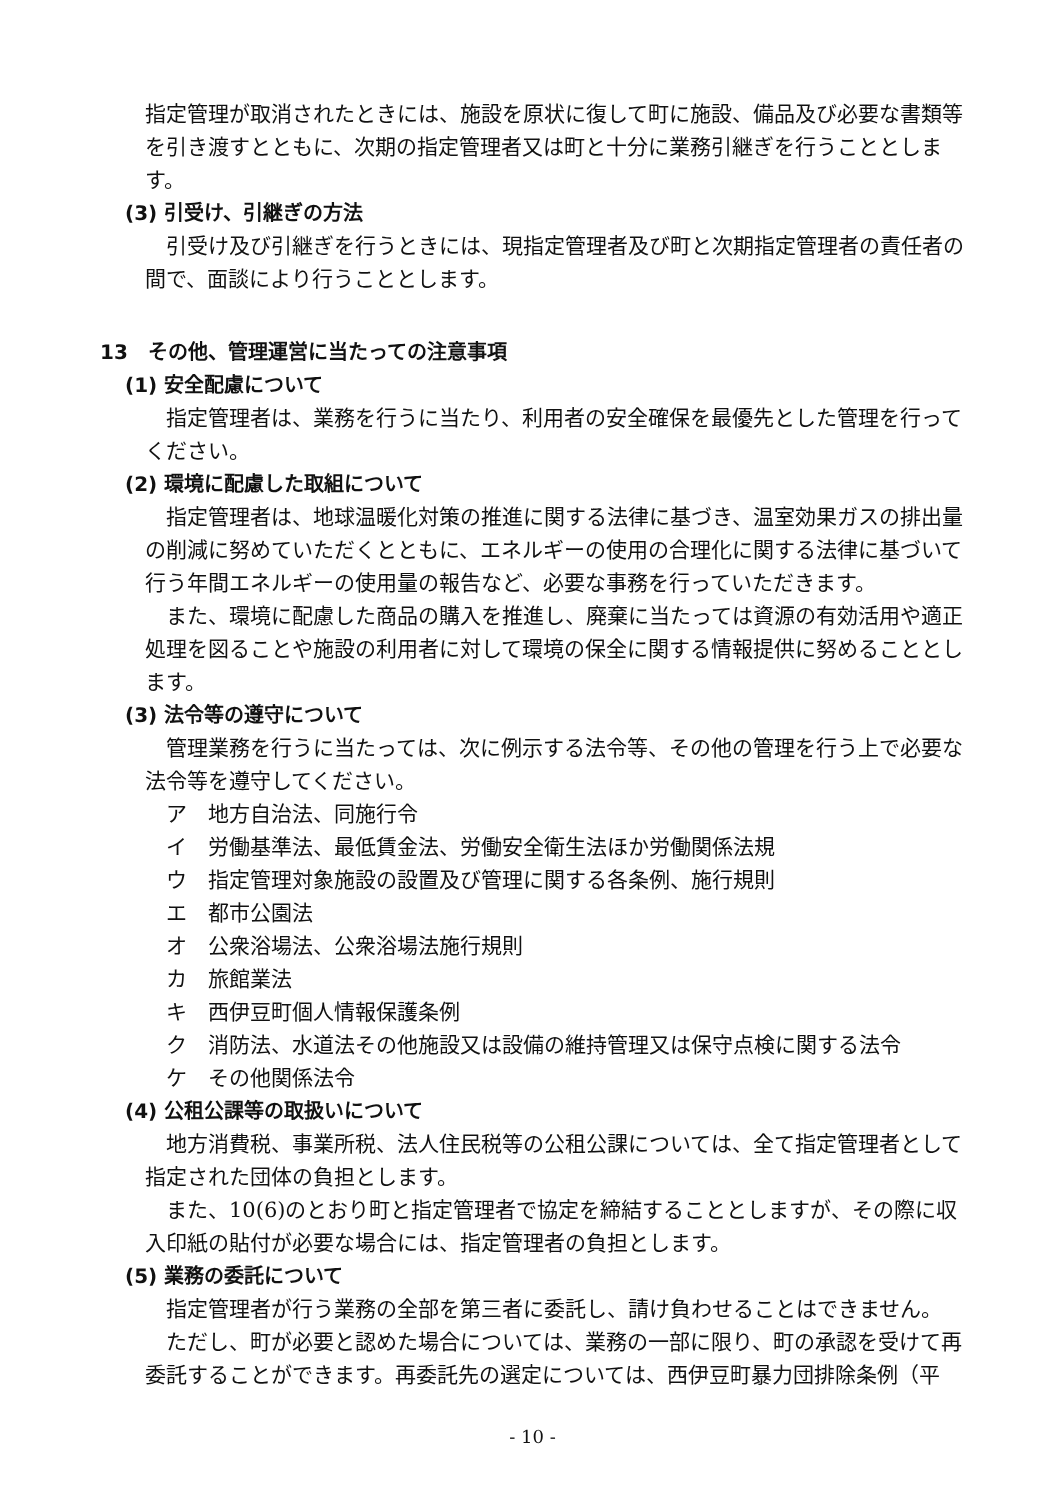指定管理が取消されたときには、施設を原状に復して町に施設、備品及び必要な書類等を引き渡すとともに、次期の指定管理者又は町と十分に業務引継ぎを行うこととします。
(3) 引受け、引継ぎの方法
引受け及び引継ぎを行うときには、現指定管理者及び町と次期指定管理者の責任者の間で、面談により行うこととします。
13　その他、管理運営に当たっての注意事項
(1) 安全配慮について
指定管理者は、業務を行うに当たり、利用者の安全確保を最優先とした管理を行ってください。
(2) 環境に配慮した取組について
指定管理者は、地球温暖化対策の推進に関する法律に基づき、温室効果ガスの排出量の削減に努めていただくとともに、エネルギーの使用の合理化に関する法律に基づいて行う年間エネルギーの使用量の報告など、必要な事務を行っていただきます。
また、環境に配慮した商品の購入を推進し、廃棄に当たっては資源の有効活用や適正処理を図ることや施設の利用者に対して環境の保全に関する情報提供に努めることとします。
(3) 法令等の遵守について
管理業務を行うに当たっては、次に例示する法令等、その他の管理を行う上で必要な法令等を遵守してください。
ア　地方自治法、同施行令
イ　労働基準法、最低賃金法、労働安全衛生法ほか労働関係法規
ウ　指定管理対象施設の設置及び管理に関する各条例、施行規則
エ　都市公園法
オ　公衆浴場法、公衆浴場法施行規則
カ　旅館業法
キ　西伊豆町個人情報保護条例
ク　消防法、水道法その他施設又は設備の維持管理又は保守点検に関する法令
ケ　その他関係法令
(4) 公租公課等の取扱いについて
地方消費税、事業所税、法人住民税等の公租公課については、全て指定管理者として指定された団体の負担とします。
また、10(6)のとおり町と指定管理者で協定を締結することとしますが、その際に収入印紙の貼付が必要な場合には、指定管理者の負担とします。
(5) 業務の委託について
指定管理者が行う業務の全部を第三者に委託し、請け負わせることはできません。
ただし、町が必要と認めた場合については、業務の一部に限り、町の承認を受けて再委託することができます。再委託先の選定については、西伊豆町暴力団排除条例（平
- 10 -